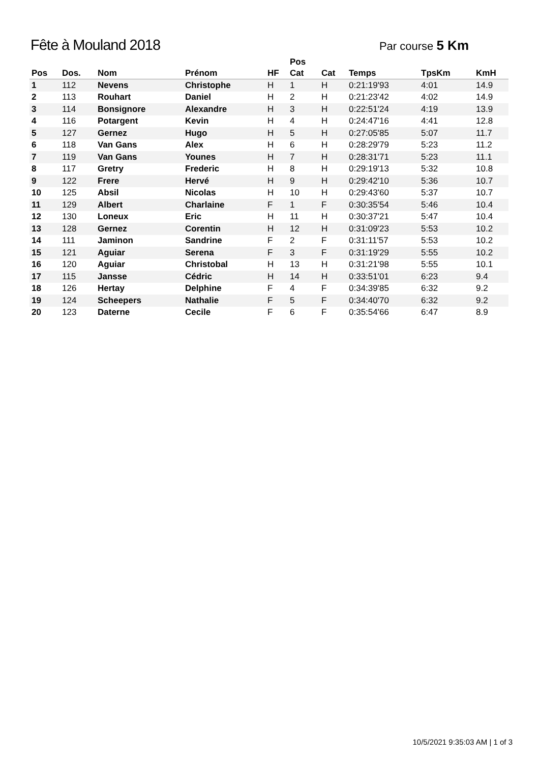Fête à Mouland 2018
Par course 5 Km
| Pos | Dos. | Nom | Prénom | HF | Pos Cat | Cat | Temps | TpsKm | KmH |
| --- | --- | --- | --- | --- | --- | --- | --- | --- | --- |
| 1 | 112 | Nevens | Christophe | H | 1 | H | 0:21:19'93 | 4:01 | 14.9 |
| 2 | 113 | Rouhart | Daniel | H | 2 | H | 0:21:23'42 | 4:02 | 14.9 |
| 3 | 114 | Bonsignore | Alexandre | H | 3 | H | 0:22:51'24 | 4:19 | 13.9 |
| 4 | 116 | Potargent | Kevin | H | 4 | H | 0:24:47'16 | 4:41 | 12.8 |
| 5 | 127 | Gernez | Hugo | H | 5 | H | 0:27:05'85 | 5:07 | 11.7 |
| 6 | 118 | Van Gans | Alex | H | 6 | H | 0:28:29'79 | 5:23 | 11.2 |
| 7 | 119 | Van Gans | Younes | H | 7 | H | 0:28:31'71 | 5:23 | 11.1 |
| 8 | 117 | Gretry | Frederic | H | 8 | H | 0:29:19'13 | 5:32 | 10.8 |
| 9 | 122 | Frere | Hervé | H | 9 | H | 0:29:42'10 | 5:36 | 10.7 |
| 10 | 125 | Absil | Nicolas | H | 10 | H | 0:29:43'60 | 5:37 | 10.7 |
| 11 | 129 | Albert | Charlaine | F | 1 | F | 0:30:35'54 | 5:46 | 10.4 |
| 12 | 130 | Loneux | Eric | H | 11 | H | 0:30:37'21 | 5:47 | 10.4 |
| 13 | 128 | Gernez | Corentin | H | 12 | H | 0:31:09'23 | 5:53 | 10.2 |
| 14 | 111 | Jaminon | Sandrine | F | 2 | F | 0:31:11'57 | 5:53 | 10.2 |
| 15 | 121 | Aguiar | Serena | F | 3 | F | 0:31:19'29 | 5:55 | 10.2 |
| 16 | 120 | Aguiar | Christobal | H | 13 | H | 0:31:21'98 | 5:55 | 10.1 |
| 17 | 115 | Jansse | Cédric | H | 14 | H | 0:33:51'01 | 6:23 | 9.4 |
| 18 | 126 | Hertay | Delphine | F | 4 | F | 0:34:39'85 | 6:32 | 9.2 |
| 19 | 124 | Scheepers | Nathalie | F | 5 | F | 0:34:40'70 | 6:32 | 9.2 |
| 20 | 123 | Daterne | Cecile | F | 6 | F | 0:35:54'66 | 6:47 | 8.9 |
10/5/2021 9:35:03 AM | 1 of 3